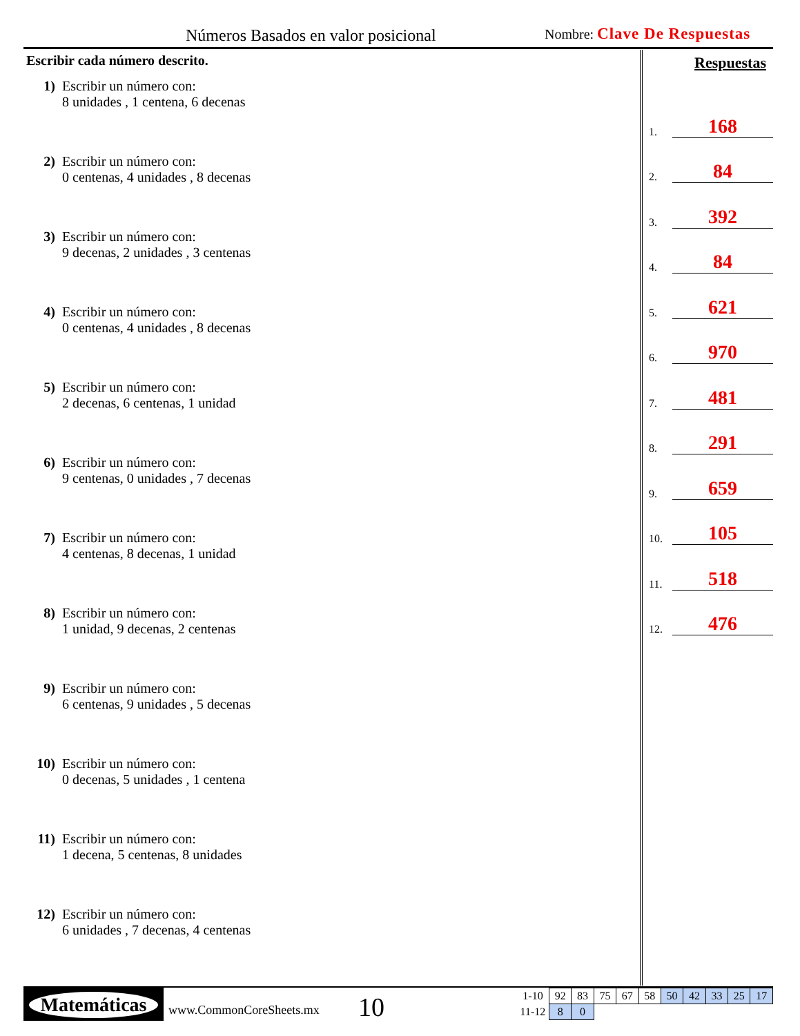Números Basados en valor posicional
Nombre: Clave De Respuestas
Escribir cada número descrito.
1) Escribir un número con:
8 unidades , 1 centena, 6 decenas
2) Escribir un número con:
0 centenas, 4 unidades , 8 decenas
3) Escribir un número con:
9 decenas, 2 unidades , 3 centenas
4) Escribir un número con:
0 centenas, 4 unidades , 8 decenas
5) Escribir un número con:
2 decenas, 6 centenas, 1 unidad
6) Escribir un número con:
9 centenas, 0 unidades , 7 decenas
7) Escribir un número con:
4 centenas, 8 decenas, 1 unidad
8) Escribir un número con:
1 unidad, 9 decenas, 2 centenas
9) Escribir un número con:
6 centenas, 9 unidades , 5 decenas
10) Escribir un número con:
0 decenas, 5 unidades , 1 centena
11) Escribir un número con:
1 decena, 5 centenas, 8 unidades
12) Escribir un número con:
6 unidades , 7 decenas, 4 centenas
Respuestas
1. 168
2. 84
3. 392
4. 84
5. 621
6. 970
7. 481
8. 291
9. 659
10. 105
11. 518
12. 476
Matemáticas
www.CommonCoreSheets.mx 10
| 1-10 | 92 | 83 | 75 | 67 | 58 | 50 | 42 | 33 | 25 | 17 |
| 11-12 | 8 | 0 | | | | | | | | |